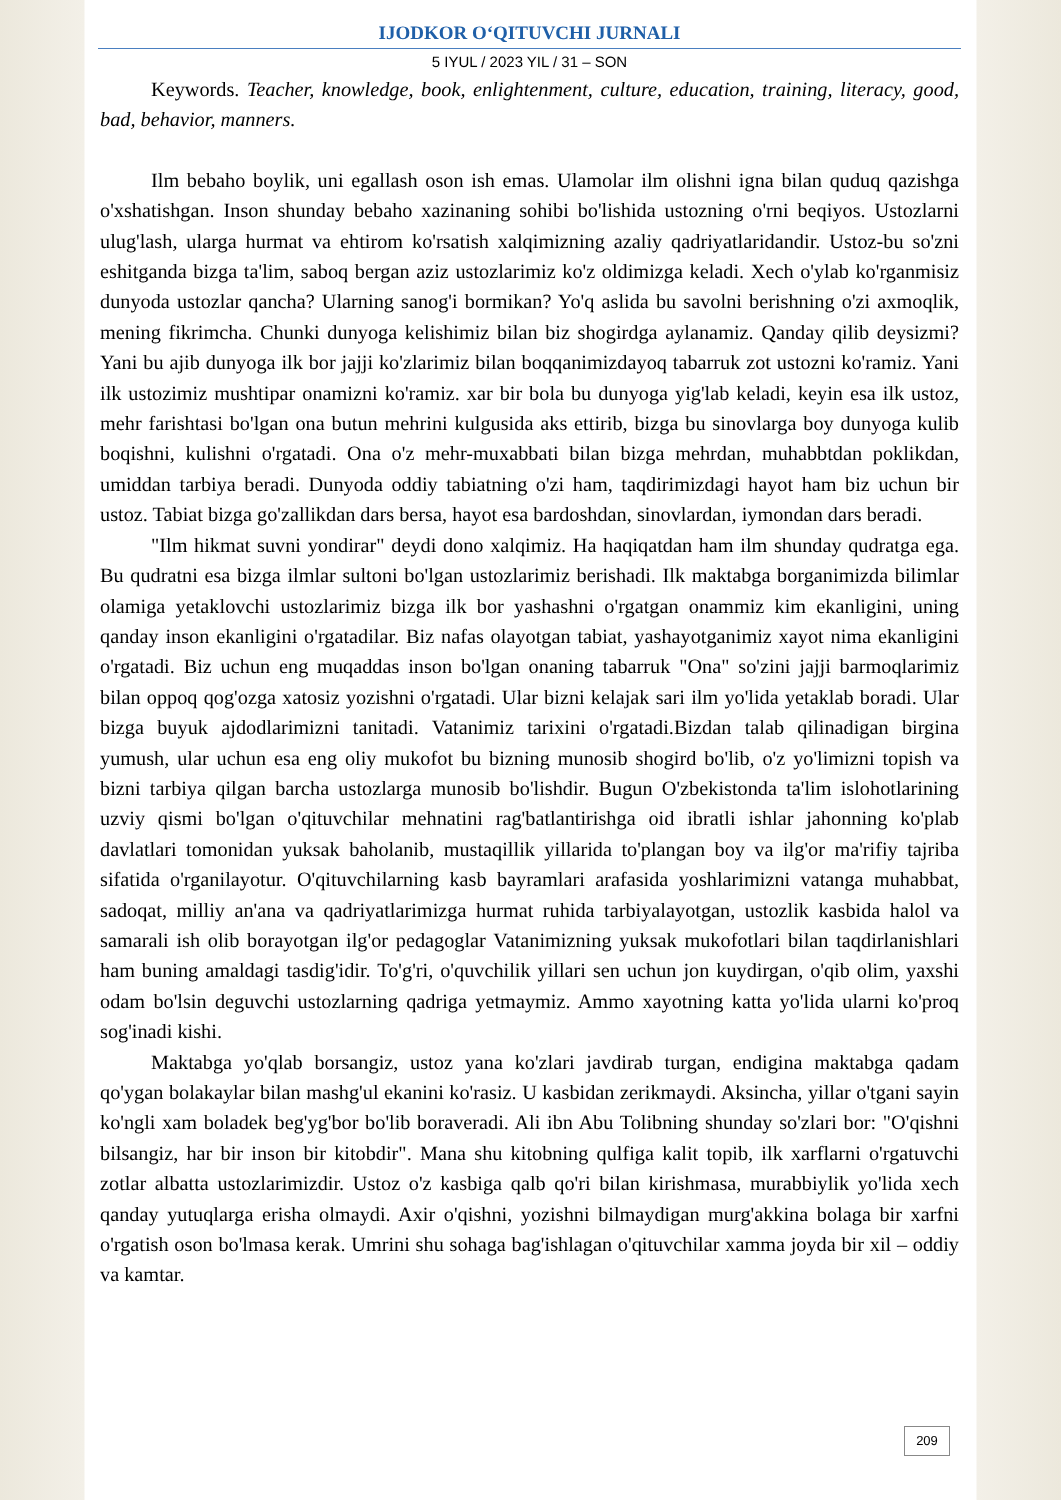IJODKOR O‘QITUVCHI JURNALI
5 IYUL / 2023 YIL / 31 – SON
Keywords. Teacher, knowledge, book, enlightenment, culture, education, training, literacy, good, bad, behavior, manners.
Ilm bebaho boylik, uni egallash oson ish emas. Ulamolar ilm olishni igna bilan quduq qazishga o'xshatishgan. Inson shunday bebaho xazinaning sohibi bo'lishida ustozning o'rni beqiyos. Ustozlarni ulug'lash, ularga hurmat va ehtirom ko'rsatish xalqimizning azaliy qadriyatlaridandir. Ustoz-bu so'zni eshitganda bizga ta'lim, saboq bergan aziz ustozlarimiz ko'z oldimizga keladi. Xech o'ylab ko'rganmisiz dunyoda ustozlar qancha? Ularning sanog'i bormikan? Yo'q aslida bu savolni berishning o'zi axmoqlik, mening fikrimcha. Chunki dunyoga kelishimiz bilan biz shogirdga aylanamiz. Qanday qilib deysizmi? Yani bu ajib dunyoga ilk bor jajji ko'zlarimiz bilan boqqanimizdayoq tabarruk zot ustozni ko'ramiz. Yani ilk ustozimiz mushtipar onamizni ko'ramiz. xar bir bola bu dunyoga yig'lab keladi, keyin esa ilk ustoz, mehr farishtasi bo'lgan ona butun mehrini kulgusida aks ettirib, bizga bu sinovlarga boy dunyoga kulib boqishni, kulishni o'rgatadi. Ona o'z mehr-muxabbati bilan bizga mehrdan, muhabbtdan poklikdan, umiddan tarbiya beradi. Dunyoda oddiy tabiatning o'zi ham, taqdirimizdagi hayot ham biz uchun bir ustoz. Tabiat bizga go'zallikdan dars bersa, hayot esa bardoshdan, sinovlardan, iymondan dars beradi.
"Ilm hikmat suvni yondirar" deydi dono xalqimiz. Ha haqiqatdan ham ilm shunday qudratga ega. Bu qudratni esa bizga ilmlar sultoni bo'lgan ustozlarimiz berishadi. Ilk maktabga borganimizda bilimlar olamiga yetaklovchi ustozlarimiz bizga ilk bor yashashni o'rgatgan onammiz kim ekanligini, uning qanday inson ekanligini o'rgatadilar. Biz nafas olayotgan tabiat, yashayotganimiz xayot nima ekanligini o'rgatadi. Biz uchun eng muqaddas inson bo'lgan onaning tabarruk "Ona" so'zini jajji barmoqlarimiz bilan oppoq qog'ozga xatosiz yozishni o'rgatadi. Ular bizni kelajak sari ilm yo'lida yetaklab boradi. Ular bizga buyuk ajdodlarimizni tanitadi. Vatanimiz tarixini o'rgatadi.Bizdan talab qilinadigan birgina yumush, ular uchun esa eng oliy mukofot bu bizning munosib shogird bo'lib, o'z yo'limizni topish va bizni tarbiya qilgan barcha ustozlarga munosib bo'lishdir. Bugun O'zbekistonda ta'lim islohotlarining uzviy qismi bo'lgan o'qituvchilar mehnatini rag'batlantirishga oid ibratli ishlar jahonning ko'plab davlatlari tomonidan yuksak baholanib, mustaqillik yillarida to'plangan boy va ilg'or ma'rifiy tajriba sifatida o'rganilayotur. O'qituvchilarning kasb bayramlari arafasida yoshlarimizni vatanga muhabbat, sadoqat, milliy an'ana va qadriyatlarimizga hurmat ruhida tarbiyalayotgan, ustozlik kasbida halol va samarali ish olib borayotgan ilg'or pedagoglar Vatanimizning yuksak mukofotlari bilan taqdirlanishlari ham buning amaldagi tasdig'idir. To'g'ri, o'quvchilik yillari sen uchun jon kuydirgan, o'qib olim, yaxshi odam bo'lsin deguvchi ustozlarning qadriga yetmaymiz. Ammo xayotning katta yo'lida ularni ko'proq sog'inadi kishi.
Maktabga yo'qlab borsangiz, ustoz yana ko'zlari javdirab turgan, endigina maktabga qadam qo'ygan bolakaylar bilan mashg'ul ekanini ko'rasiz. U kasbidan zerikmaydi. Aksincha, yillar o'tgani sayin ko'ngli xam boladek beg'yg'bor bo'lib boraveradi. Ali ibn Abu Tolibning shunday so'zlari bor: "O'qishni bilsangiz, har bir inson bir kitobdir". Mana shu kitobning qulfiga kalit topib, ilk xarflarni o'rgatuvchi zotlar albatta ustozlarimizdir. Ustoz o'z kasbiga qalb qo'ri bilan kirishmasa, murabbiylik yo'lida xech qanday yutuqlarga erisha olmaydi. Axir o'qishni, yozishni bilmaydigan murg'akkina bolaga bir xarfni o'rgatish oson bo'lmasa kerak. Umrini shu sohaga bag'ishlagan o'qituvchilar xamma joyda bir xil – oddiy va kamtar.
209